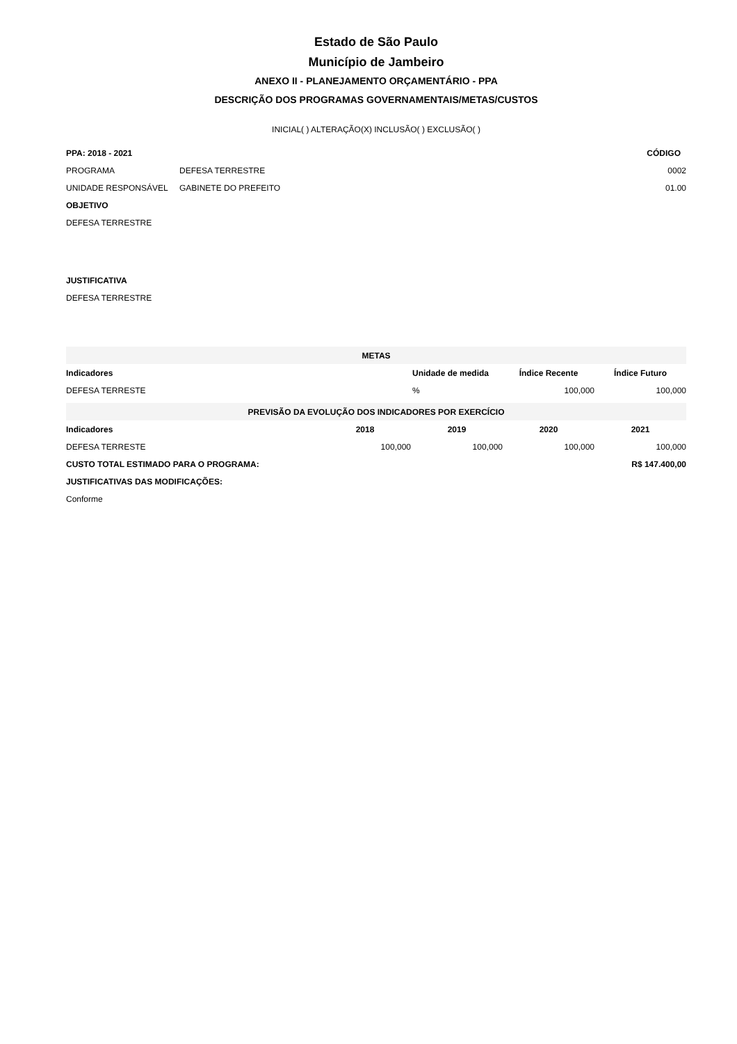Estado de São Paulo
Município de Jambeiro
ANEXO II - PLANEJAMENTO ORÇAMENTÁRIO - PPA
DESCRIÇÃO DOS PROGRAMAS GOVERNAMENTAIS/METAS/CUSTOS
INICIAL( ) ALTERAÇÃO(X) INCLUSÃO( ) EXCLUSÃO( )
| PPA: 2018 - 2021 | | CÓDIGO |
| --- | --- | --- |
| PROGRAMA | DEFESA TERRESTRE | 0002 |
| UNIDADE RESPONSÁVEL | GABINETE DO PREFEITO | 01.00 |
| OBJETIVO | | |
| DEFESA TERRESTRE | | |
| JUSTIFICATIVA | | |
| DEFESA TERRESTRE | | |
| METAS | | | |
| Indicadores | Unidade de medida | Índice Recente | Índice Futuro |
| DEFESA TERRESTE | % | 100,000 | 100,000 |
| PREVISÃO DA EVOLUÇÃO DOS INDICADORES POR EXERCÍCIO | | | | |
| Indicadores | 2018 | 2019 | 2020 | 2021 |
| DEFESA TERRESTE | 100,000 | 100,000 | 100,000 | 100,000 |
| CUSTO TOTAL ESTIMADO PARA O PROGRAMA: | | | R$ 147.400,00 | |
| JUSTIFICATIVAS DAS MODIFICAÇÕES: | | | | |
| Conforme | | | | |